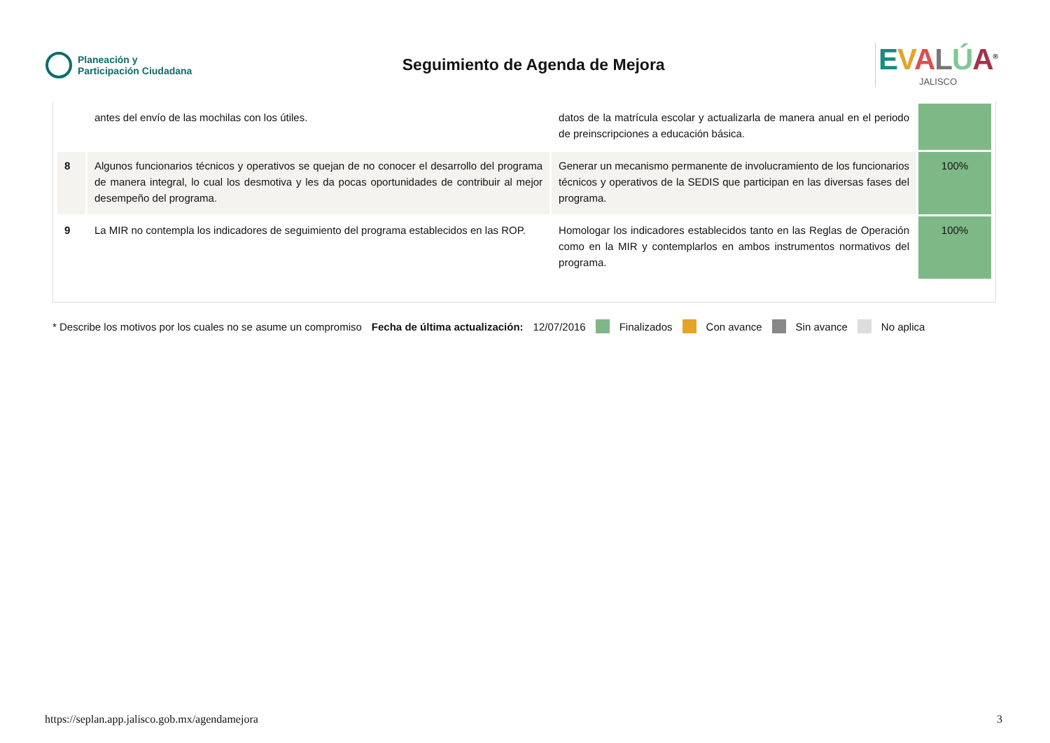Planeación y
Participación Ciudadana
Seguimiento de Agenda de Mejora
EVALÚA<sup>®</sup>
JALISCO
| | antes del envío de las mochilas con los útiles. | datos de la matrícula escolar y actualizarla de manera anual en el periodo de preinscripciones a educación básica. | |
| 8 | Algunos funcionarios técnicos y operativos se quejan de no conocer el desarrollo del programa de manera integral, lo cual los desmotiva y les da pocas oportunidades de contribuir al mejor desempeño del programa. | Generar un mecanismo permanente de involucramiento de los funcionarios técnicos y operativos de la SEDIS que participan en las diversas fases del programa. | 100% |
| 9 | La MIR no contempla los indicadores de seguimiento del programa establecidos en las ROP. | Homologar los indicadores establecidos tanto en las Reglas de Operación como en la MIR y contemplarlos en ambos instrumentos normativos del programa. | 100% |
* Describe los motivos por los cuales no se asume un compromiso Fecha de última actualización: 12/07/2016 Finalizados Con avance Sin avance No aplica
https://seplan.app.jalisco.gob.mx/agendamejora 3